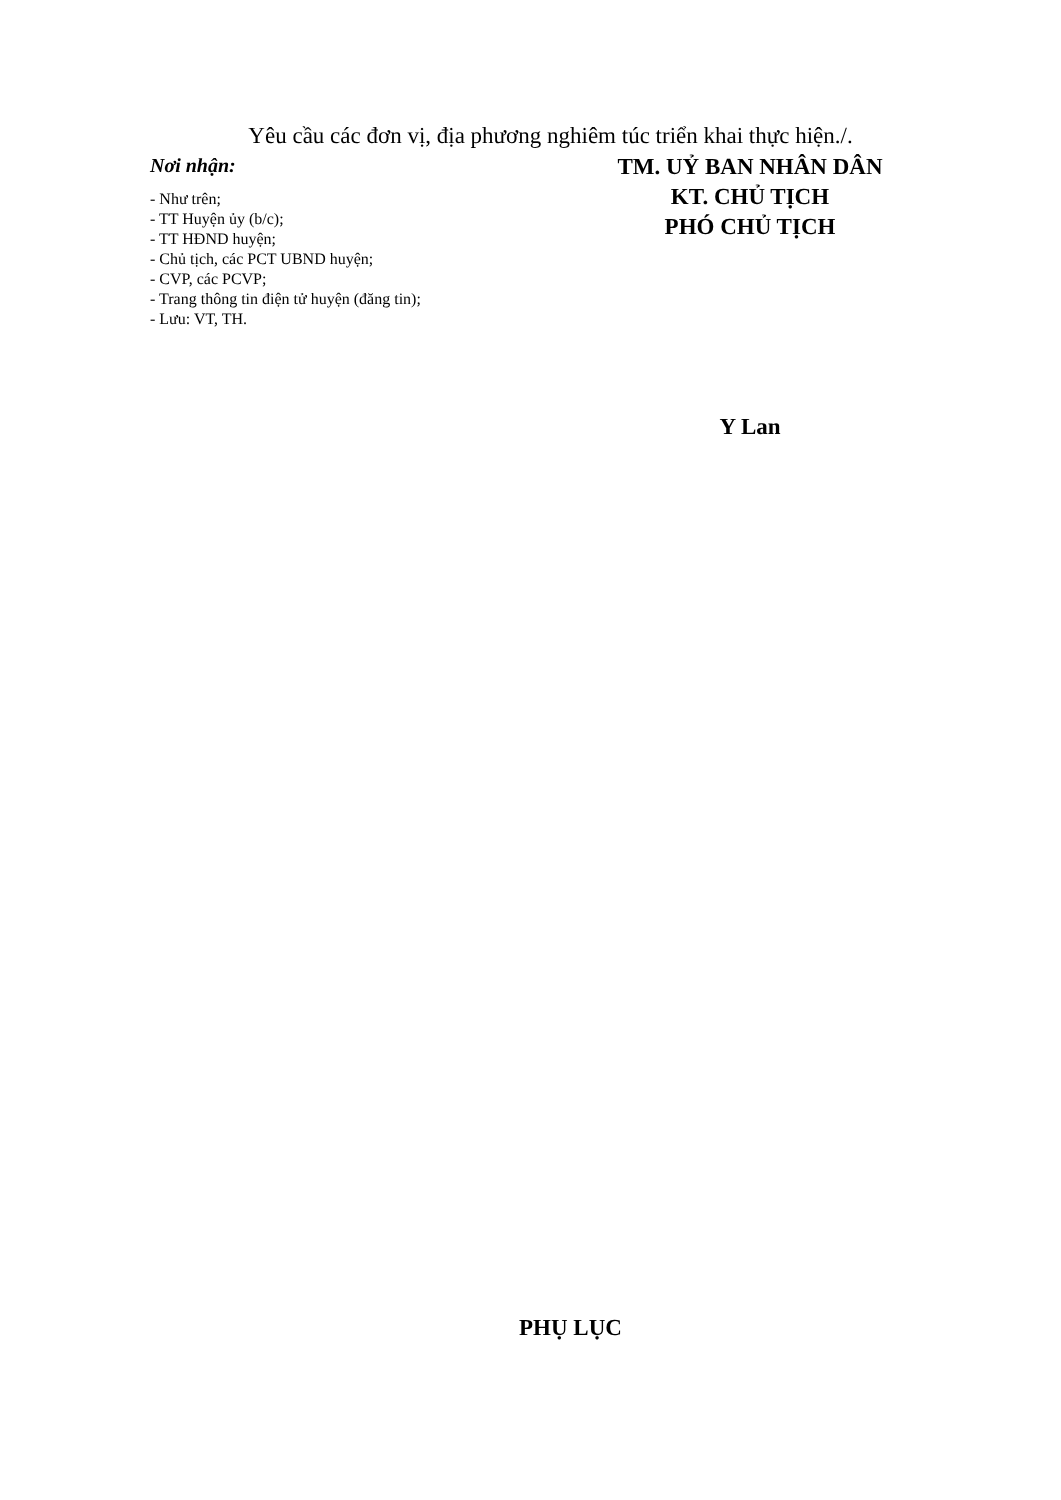Yêu cầu các đơn vị, địa phương nghiêm túc triển khai thực hiện./.
Nơi nhận:
- Như trên;
- TT Huyện ủy (b/c);
- TT HĐND huyện;
- Chủ tịch, các PCT UBND huyện;
- CVP, các PCVP;
- Trang thông tin điện tử huyện (đăng tin);
- Lưu: VT, TH.
TM. UỶ BAN NHÂN DÂN
KT. CHỦ TỊCH
PHÓ CHỦ TỊCH
Y Lan
PHỤ LỤC